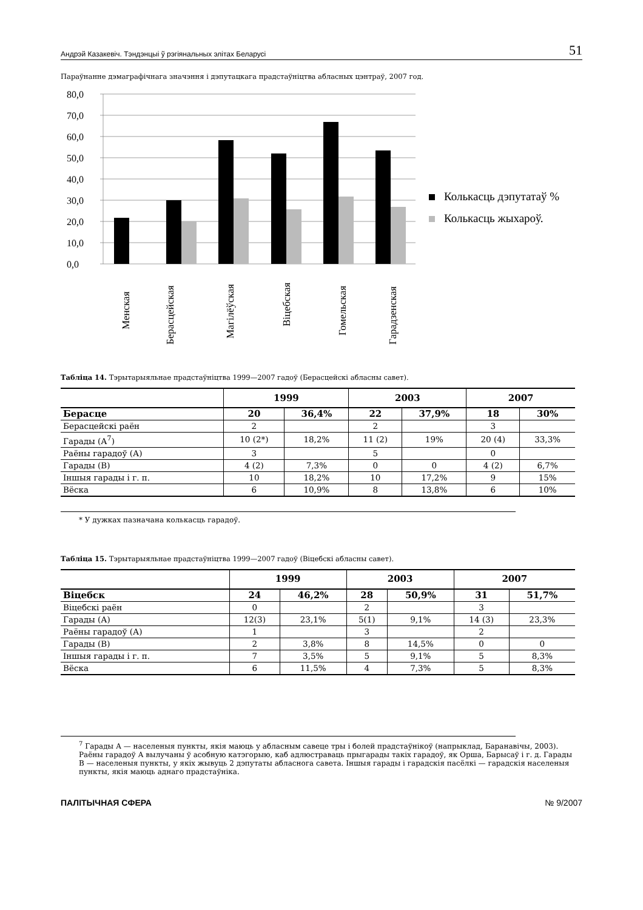Андрэй Казакевіч. Тэндэнцыі ў рэгіянальных элітах Беларусі 51
Параўнанне дэмаграфічнага значэння і дэпутацкага прадстаўніцтва абласных цэнтраў, 2007 год.
80,0
70,0
60,0
50,0
40,0
30,0
20,0
10,0
0,0
Колькасць дэпутатаў %
Колькасць жыхароў.
Менская
Берасцейская
Магілёўская
Віцебская
Гомельская
Гарадзенская
Табліца 14. Тэрытарыяльнае прадстаўніцтва 1999—2007 гадоў (Берасцейскі абласны савет).
| | 1999 | | 2003 | | 2007 | |
| --- | --- | --- | --- | --- | --- | --- |
| Берасце | 20 | 36,4% | 22 | 37,9% | 18 | 30% |
| Берасцейскі раён | 2 | | 2 | | 3 | |
| Гарады (А<sup>7</sup>) | 10 (2*) | 18,2% | 11 (2) | 19% | 20 (4) | 33,3% |
| Раёны гарадоў (А) | 3 | | 5 | | 0 | |
| Гарады (В) | 4 (2) | 7,3% | 0 | 0 | 4 (2) | 6,7% |
| Іншыя гарады і г. п. | 10 | 18,2% | 10 | 17,2% | 9 | 15% |
| Вёска | 6 | 10,9% | 8 | 13,8% | 6 | 10% |
* У дужках пазначана колькасць гарадоў.
Табліца 15. Тэрытарыяльнае прадстаўніцтва 1999—2007 гадоў (Віцебскі абласны савет).
| | 1999 | | 2003 | | 2007 | |
| --- | --- | --- | --- | --- | --- | --- |
| Віцебск | 24 | 46,2% | 28 | 50,9% | 31 | 51,7% |
| Віцебскі раён | 0 | | 2 | | 3 | |
| Гарады (А) | 12(3) | 23,1% | 5(1) | 9,1% | 14 (3) | 23,3% |
| Раёны гарадоў (А) | 1 | | 3 | | 2 | |
| Гарады (В) | 2 | 3,8% | 8 | 14,5% | 0 | 0 |
| Іншыя гарады і г. п. | 7 | 3,5% | 5 | 9,1% | 5 | 8,3% |
| Вёска | 6 | 11,5% | 4 | 7,3% | 5 | 8,3% |
<sup>7</sup> Гарады А — населеныя пункты, якія маюць у абласным савеце тры і болей прадстаўнікоў (напрыклад, Баранавічы, 2003). Раёны гарадоў А вылучаны ў асобную катэгорыю, каб адлюстраваць прыгарады такіх гарадоў, як Орша, Барысаў і г. д. Гарады В — населеныя пункты, у якіх жывуць 2 дэпутаты абласнога савета. Іншыя гарады і гарадскія пасёлкі — гарадскія населеныя пункты, якія маюць аднаго прадстаўніка.
ПАЛІТЫЧНАЯ СФЕРА № 9/2007